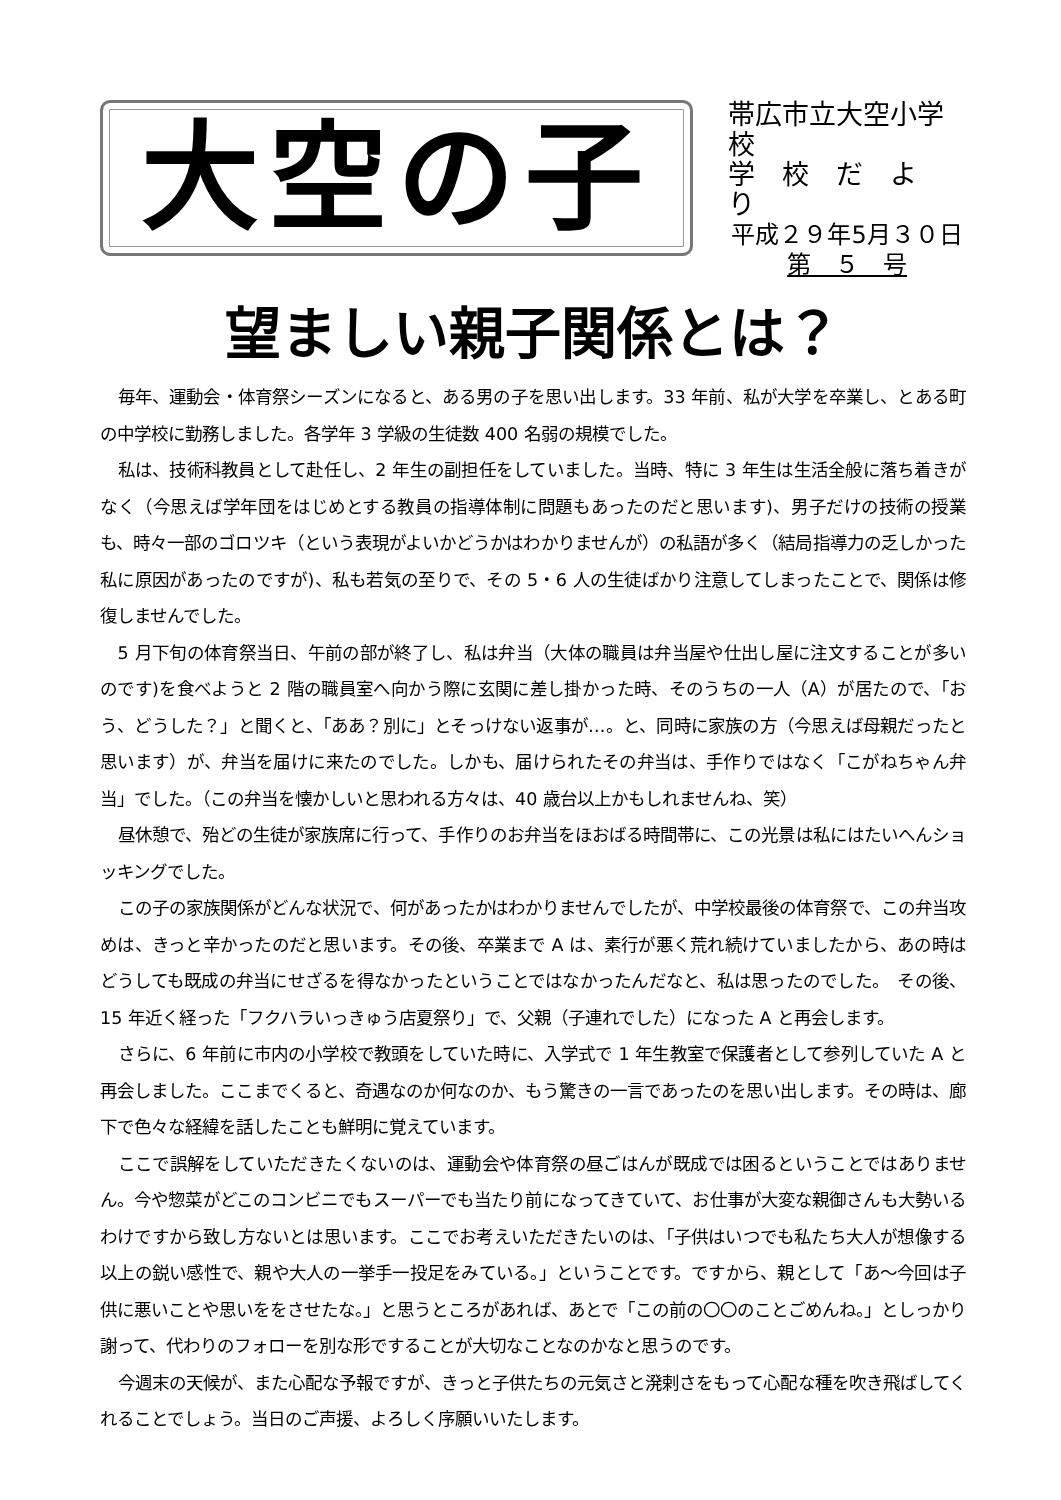大空の子
帯広市立大空小学校
学　校　だ　よ　り
平成２９年5月３０日
第　５　号
望ましい親子関係とは？
毎年、運動会・体育祭シーズンになると、ある男の子を思い出します。33 年前、私が大学を卒業し、とある町の中学校に勤務しました。各学年 3 学級の生徒数 400 名弱の規模でした。
私は、技術科教員として赴任し、2 年生の副担任をしていました。当時、特に 3 年生は生活全般に落ち着きがなく（今思えば学年団をはじめとする教員の指導体制に問題もあったのだと思います)、男子だけの技術の授業も、時々一部のゴロツキ（という表現がよいかどうかはわかりませんが）の私語が多く（結局指導力の乏しかった私に原因があったのですが)、私も若気の至りで、その 5・6 人の生徒ばかり注意してしまったことで、関係は修復しませんでした。
5 月下旬の体育祭当日、午前の部が終了し、私は弁当（大体の職員は弁当屋や仕出し屋に注文することが多いのです)を食べようと 2 階の職員室へ向かう際に玄関に差し掛かった時、そのうちの一人（A）が居たので、「おう、どうした？」と聞くと、「ああ？別に」とそっけない返事が…。と、同時に家族の方（今思えば母親だったと思います）が、弁当を届けに来たのでした。しかも、届けられたその弁当は、手作りではなく「こがねちゃん弁当」でした。（この弁当を懐かしいと思われる方々は、40 歳台以上かもしれませんね、笑）
昼休憩で、殆どの生徒が家族席に行って、手作りのお弁当をほおばる時間帯に、この光景は私にはたいへんショッキングでした。
この子の家族関係がどんな状況で、何があったかはわかりませんでしたが、中学校最後の体育祭で、この弁当攻めは、きっと辛かったのだと思います。その後、卒業まで A は、素行が悪く荒れ続けていましたから、あの時はどうしても既成の弁当にせざるを得なかったということではなかったんだなと、私は思ったのでした。　その後、15 年近く経った「フクハラいっきゅう店夏祭り」で、父親（子連れでした）になった A と再会します。
さらに、6 年前に市内の小学校で教頭をしていた時に、入学式で 1 年生教室で保護者として参列していた A と再会しました。ここまでくると、奇遇なのか何なのか、もう驚きの一言であったのを思い出します。その時は、廊下で色々な経緯を話したことも鮮明に覚えています。
ここで誤解をしていただきたくないのは、運動会や体育祭の昼ごはんが既成では困るということではありません。今や惣菜がどこのコンビニでもスーパーでも当たり前になってきていて、お仕事が大変な親御さんも大勢いるわけですから致し方ないとは思います。ここでお考えいただきたいのは、「子供はいつでも私たち大人が想像する以上の鋭い感性で、親や大人の一挙手一投足をみている。」ということです。ですから、親として「あ～今回は子供に悪いことや思いををさせたな。」と思うところがあれば、あとで「この前の〇〇のことごめんね。」としっかり謝って、代わりのフォローを別な形ですることが大切なことなのかなと思うのです。
今週末の天候が、また心配な予報ですが、きっと子供たちの元気さと溌剌さをもって心配な種を吹き飛ばしてくれることでしょう。当日のご声援、よろしく序願いいたします。